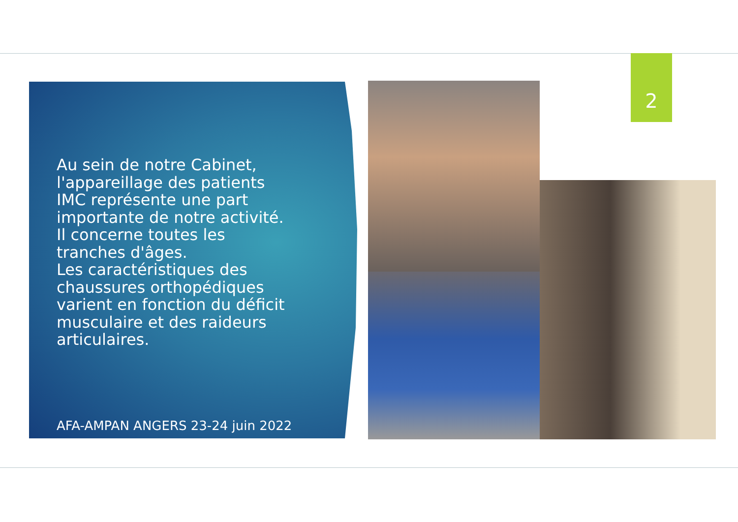2
Au sein de notre Cabinet, l'appareillage des patients IMC représente une part importante de notre activité. Il concerne toutes les tranches d'âges.
Les caractéristiques des chaussures orthopédiques varient en fonction du déficit musculaire et des raideurs articulaires.
AFA-AMPAN ANGERS 23-24 juin 2022